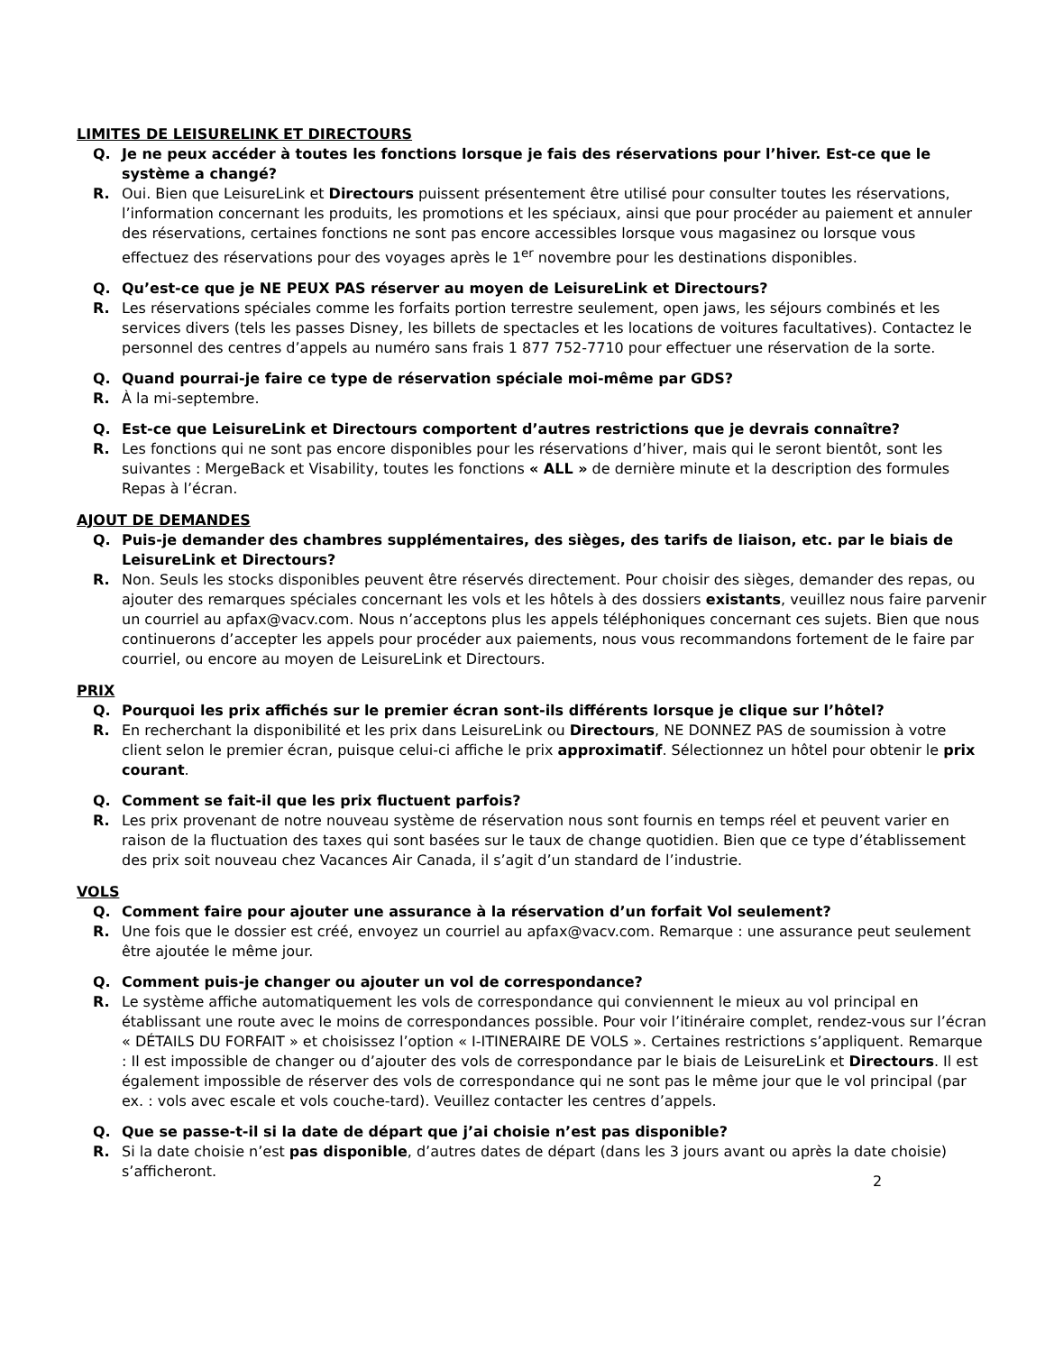LIMITES DE LEISURELINK ET DIRECTOURS
Q. Je ne peux accéder à toutes les fonctions lorsque je fais des réservations pour l’hiver. Est-ce que le système a changé?
R. Oui. Bien que LeisureLink et Directours puissent présentement être utilisé pour consulter toutes les réservations, l’information concernant les produits, les promotions et les spéciaux, ainsi que pour procéder au paiement et annuler des réservations, certaines fonctions ne sont pas encore accessibles lorsque vous magasinez ou lorsque vous effectuez des réservations pour des voyages après le 1<sup>er</sup> novembre pour les destinations disponibles.
Q. Qu’est-ce que je NE PEUX PAS réserver au moyen de LeisureLink et Directours?
R. Les réservations spéciales comme les forfaits portion terrestre seulement, open jaws, les séjours combinés et les services divers (tels les passes Disney, les billets de spectacles et les locations de voitures facultatives). Contactez le personnel des centres d’appels au numéro sans frais 1 877 752-7710 pour effectuer une réservation de la sorte.
Q. Quand pourrai-je faire ce type de réservation spéciale moi-même par GDS?
R. À la mi-septembre.
Q. Est-ce que LeisureLink et Directours comportent d’autres restrictions que je devrais connaître?
R. Les fonctions qui ne sont pas encore disponibles pour les réservations d’hiver, mais qui le seront bientôt, sont les suivantes : MergeBack et Visability, toutes les fonctions « ALL » de dernière minute et la description des formules Repas à l’écran.
AJOUT DE DEMANDES
Q. Puis-je demander des chambres supplémentaires, des sièges, des tarifs de liaison, etc. par le biais de LeisureLink et Directours?
R. Non. Seuls les stocks disponibles peuvent être réservés directement. Pour choisir des sièges, demander des repas, ou ajouter des remarques spéciales concernant les vols et les hôtels à des dossiers existants, veuillez nous faire parvenir un courriel au apfax@vacv.com. Nous n’acceptons plus les appels téléphoniques concernant ces sujets. Bien que nous continuerons d’accepter les appels pour procéder aux paiements, nous vous recommandons fortement de le faire par courriel, ou encore au moyen de LeisureLink et Directours.
PRIX
Q. Pourquoi les prix affichés sur le premier écran sont-ils différents lorsque je clique sur l’hôtel?
R. En recherchant la disponibilité et les prix dans LeisureLink ou Directours, NE DONNEZ PAS de soumission à votre client selon le premier écran, puisque celui-ci affiche le prix approximatif. Sélectionnez un hôtel pour obtenir le prix courant.
Q. Comment se fait-il que les prix fluctuent parfois?
R. Les prix provenant de notre nouveau système de réservation nous sont fournis en temps réel et peuvent varier en raison de la fluctuation des taxes qui sont basées sur le taux de change quotidien. Bien que ce type d’établissement des prix soit nouveau chez Vacances Air Canada, il s’agit d’un standard de l’industrie.
VOLS
Q. Comment faire pour ajouter une assurance à la réservation d’un forfait Vol seulement?
R. Une fois que le dossier est créé, envoyez un courriel au apfax@vacv.com. Remarque : une assurance peut seulement être ajoutée le même jour.
Q. Comment puis-je changer ou ajouter un vol de correspondance?
R. Le système affiche automatiquement les vols de correspondance qui conviennent le mieux au vol principal en établissant une route avec le moins de correspondances possible. Pour voir l’itinéraire complet, rendez-vous sur l’écran « DÉTAILS DU FORFAIT » et choisissez l’option « I-ITINERAIRE DE VOLS ». Certaines restrictions s’appliquent. Remarque : Il est impossible de changer ou d’ajouter des vols de correspondance par le biais de LeisureLink et Directours. Il est également impossible de réserver des vols de correspondance qui ne sont pas le même jour que le vol principal (par ex. : vols avec escale et vols couche-tard). Veuillez contacter les centres d’appels.
Q. Que se passe-t-il si la date de départ que j’ai choisie n’est pas disponible?
R. Si la date choisie n’est pas disponible, d’autres dates de départ (dans les 3 jours avant ou après la date choisie) s’afficheront.
2